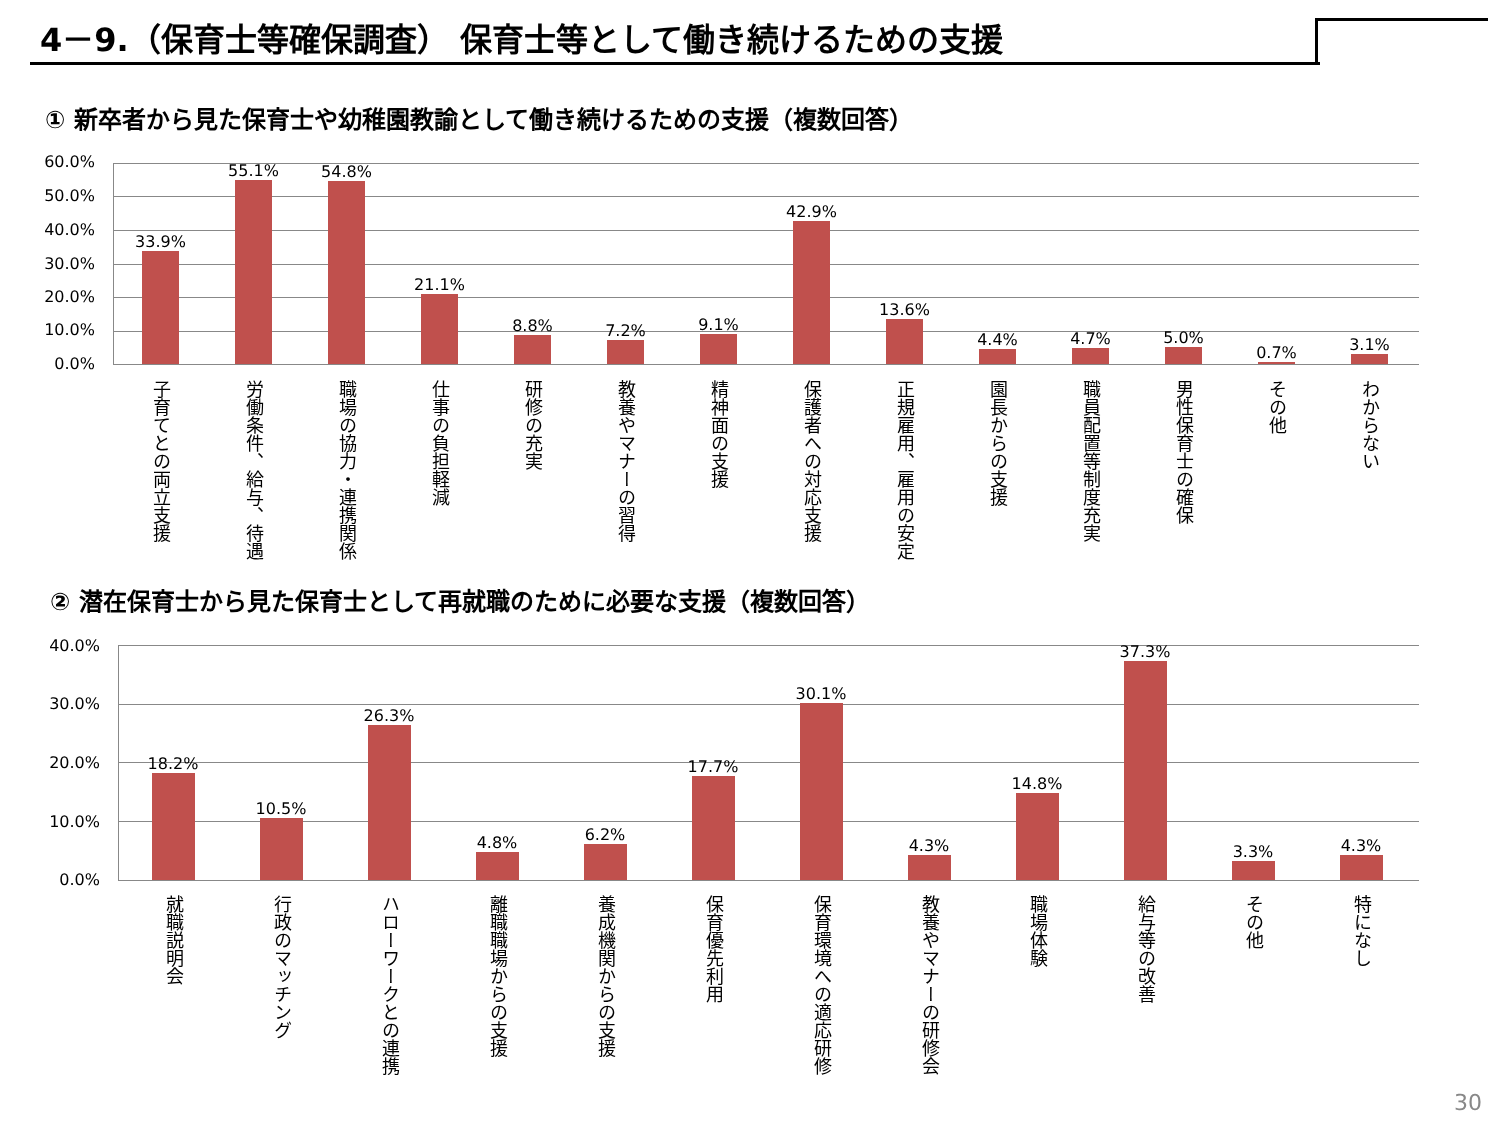4－9.（保育士等確保調査） 保育士等として働き続けるための支援
① 新卒者から見た保育士や幼稚園教諭として働き続けるための支援（複数回答）
60.0%
50.0%
40.0%
30.0%
20.0%
10.0%
0.0%
33.9% 55.1% 54.8% 21.1% 8.8% 7.2% 9.1% 42.9% 13.6% 4.4% 4.7% 5.0% 0.7% 3.1%
子育てとの両立支援
労働条件、給与、待遇
職場の協力・連携関係
仕事の負担軽減
研修の充実
教養やマナーの習得
精神面の支援
保護者への対応支援
正規雇用、雇用の安定
園長からの支援
職員配置等制度充実
男性保育士の確保
その他
わからない
② 潜在保育士から見た保育士として再就職のために必要な支援（複数回答）
40.0%
30.0%
20.0%
10.0%
0.0%
18.2% 10.5% 26.3% 4.8% 6.2% 17.7% 30.1% 4.3% 14.8% 37.3% 3.3% 4.3%
就職説明会
行政のマッチング
ハローワークとの連携
離職職場からの支援
養成機関からの支援
保育優先利用
保育環境への適応研修
教養やマナーの研修会
職場体験
給与等の改善
その他
特になし
30